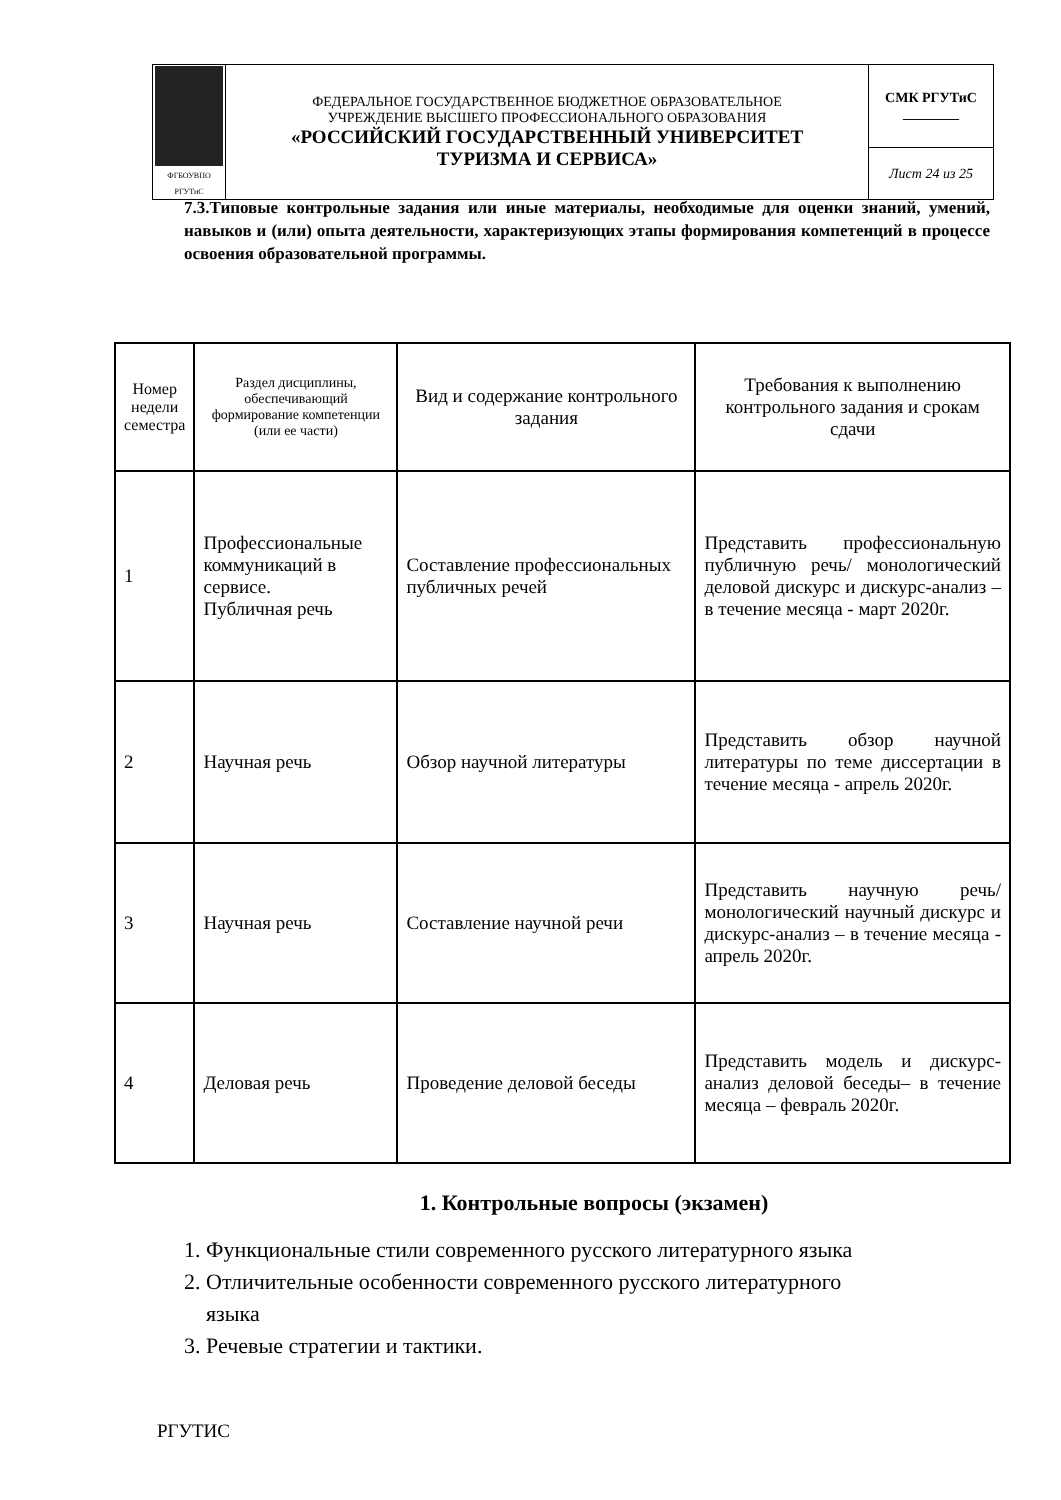| ФГБОУВПО РГУТиС | ФЕДЕРАЛЬНОЕ ГОСУДАРСТВЕННОЕ БЮДЖЕТНОЕ ОБРАЗОВАТЕЛЬНОЕ УЧРЕЖДЕНИЕ ВЫСШЕГО ПРОФЕССИОНАЛЬНОГО ОБРАЗОВАНИЯ «РОССИЙСКИЙ ГОСУДАРСТВЕННЫЙ УНИВЕРСИТЕТ ТУРИЗМА И СЕРВИСА» | СМК РГУТиС ________ |
| | | Лист 24 из 25 |
7.3.Типовые контрольные задания или иные материалы, необходимые для оценки знаний, умений, навыков и (или) опыта деятельности, характеризующих этапы формирования компетенций в процессе освоения образовательной программы.
| Номер недели семестра | Раздел дисциплины, обеспечивающий формирование компетенции (или ее части) | Вид и содержание контрольного задания | Требования к выполнению контрольного задания и срокам сдачи |
| --- | --- | --- | --- |
| 1 | Профессиональные коммуникаций в сервисе. Публичная речь | Составление профессиональных публичных речей | Представить профессиональную публичную речь/ монологический деловой дискурс и дискурс-анализ – в течение месяца - март 2020г. |
| 2 | Научная речь | Обзор научной литературы | Представить обзор научной литературы по теме диссертации в течение месяца - апрель 2020г. |
| 3 | Научная речь | Составление научной речи | Представить научную речь/ монологический научный дискурс и дискурс-анализ – в течение месяца - апрель 2020г. |
| 4 | Деловая речь | Проведение деловой беседы | Представить модель и дискурс-анализ деловой беседы– в течение месяца – февраль 2020г. |
1. Контрольные вопросы (экзамен)
1. Функциональные стили современного русского литературного языка
2. Отличительные особенности современного русского литературного
языка
3. Речевые стратегии и тактики.
РГУТИС